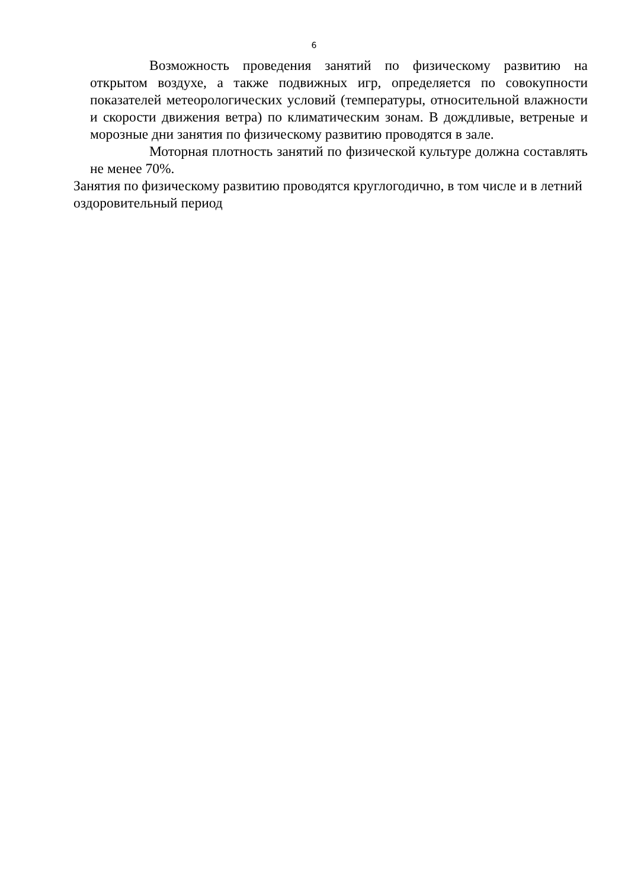6
Возможность проведения занятий по физическому развитию на открытом воздухе, а также подвижных игр, определяется по совокупности показателей метеорологических условий (температуры, относительной влажности и скорости движения ветра) по климатическим зонам. В дождливые, ветреные и морозные дни занятия по физическому развитию проводятся в зале.
Моторная плотность занятий по физической культуре должна составлять не менее 70%.
Занятия по физическому развитию проводятся круглогодично, в том числе и в летний оздоровительный период